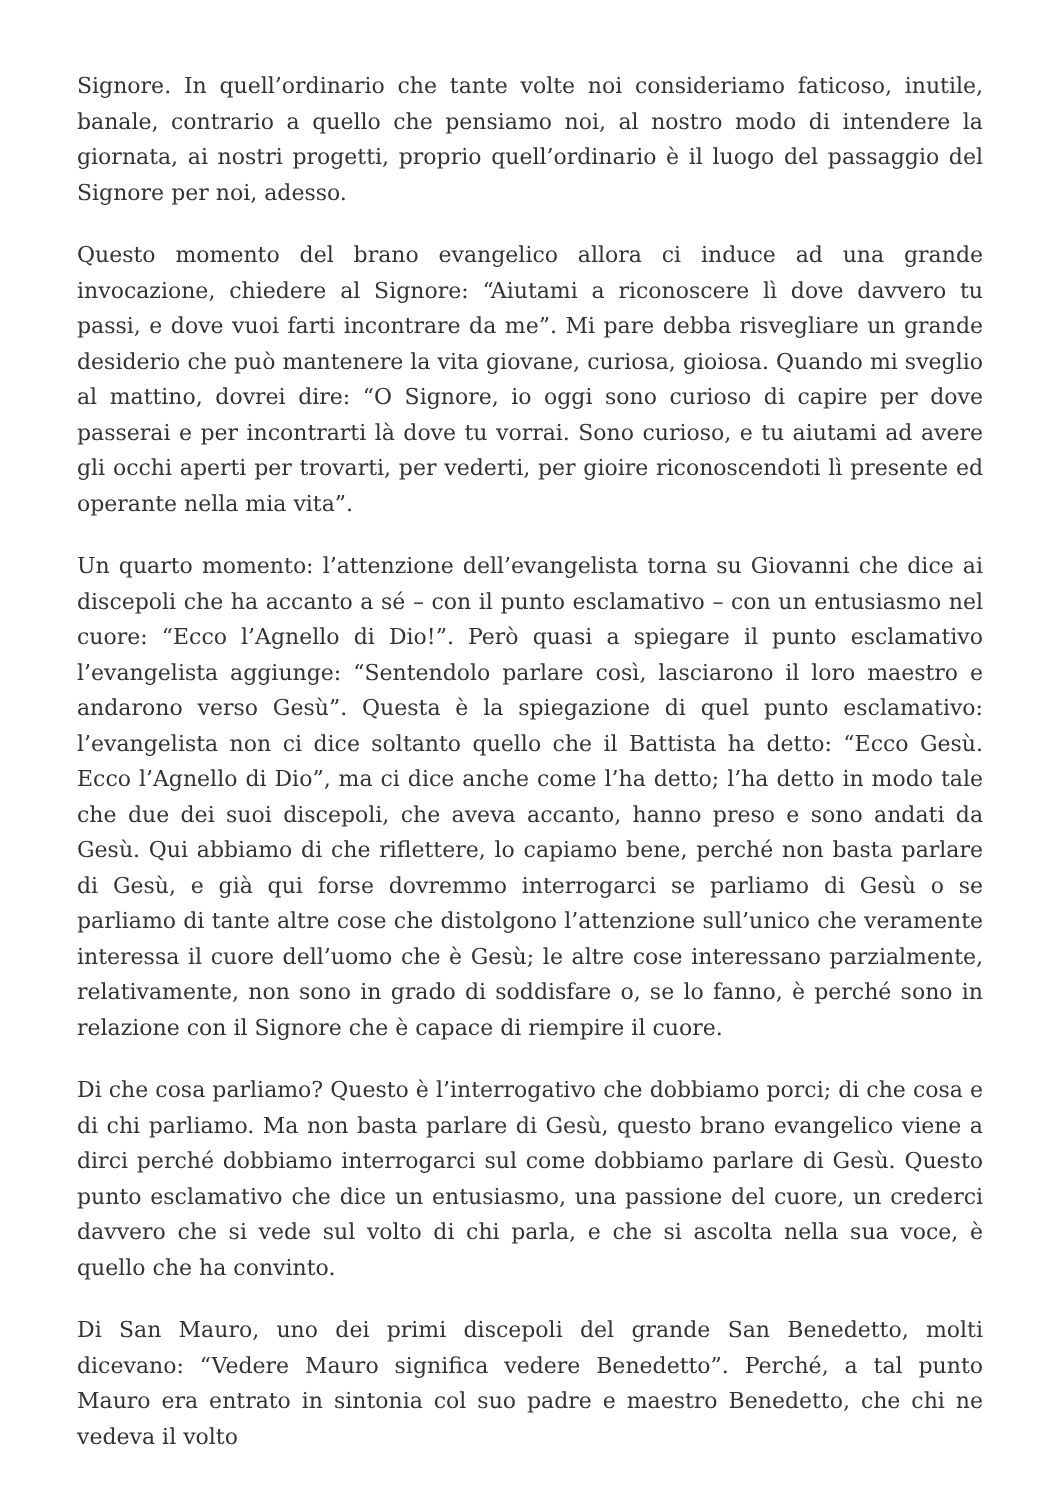Signore. In quell’ordinario che tante volte noi consideriamo faticoso, inutile, banale, contrario a quello che pensiamo noi, al nostro modo di intendere la giornata, ai nostri progetti, proprio quell’ordinario è il luogo del passaggio del Signore per noi, adesso.
Questo momento del brano evangelico allora ci induce ad una grande invocazione, chiedere al Signore: “Aiutami a riconoscere lì dove davvero tu passi, e dove vuoi farti incontrare da me”. Mi pare debba risvegliare un grande desiderio che può mantenere la vita giovane, curiosa, gioiosa. Quando mi sveglio al mattino, dovrei dire: “O Signore, io oggi sono curioso di capire per dove passerai e per incontrarti là dove tu vorrai. Sono curioso, e tu aiutami ad avere gli occhi aperti per trovarti, per vederti, per gioire riconoscendoti lì presente ed operante nella mia vita”.
Un quarto momento: l’attenzione dell’evangelista torna su Giovanni che dice ai discepoli che ha accanto a sé – con il punto esclamativo – con un entusiasmo nel cuore: “Ecco l’Agnello di Dio!”. Però quasi a spiegare il punto esclamativo l’evangelista aggiunge: “Sentendolo parlare così, lasciarono il loro maestro e andarono verso Gesù”. Questa è la spiegazione di quel punto esclamativo: l’evangelista non ci dice soltanto quello che il Battista ha detto: “Ecco Gesù. Ecco l’Agnello di Dio”, ma ci dice anche come l’ha detto; l’ha detto in modo tale che due dei suoi discepoli, che aveva accanto, hanno preso e sono andati da Gesù. Qui abbiamo di che riflettere, lo capiamo bene, perché non basta parlare di Gesù, e già qui forse dovremmo interrogarci se parliamo di Gesù o se parliamo di tante altre cose che distolgono l’attenzione sull’unico che veramente interessa il cuore dell’uomo che è Gesù; le altre cose interessano parzialmente, relativamente, non sono in grado di soddisfare o, se lo fanno, è perché sono in relazione con il Signore che è capace di riempire il cuore.
Di che cosa parliamo? Questo è l’interrogativo che dobbiamo porci; di che cosa e di chi parliamo. Ma non basta parlare di Gesù, questo brano evangelico viene a dirci perché dobbiamo interrogarci sul come dobbiamo parlare di Gesù. Questo punto esclamativo che dice un entusiasmo, una passione del cuore, un crederci davvero che si vede sul volto di chi parla, e che si ascolta nella sua voce, è quello che ha convinto.
Di San Mauro, uno dei primi discepoli del grande San Benedetto, molti dicevano: “Vedere Mauro significa vedere Benedetto”. Perché, a tal punto Mauro era entrato in sintonia col suo padre e maestro Benedetto, che chi ne vedeva il volto